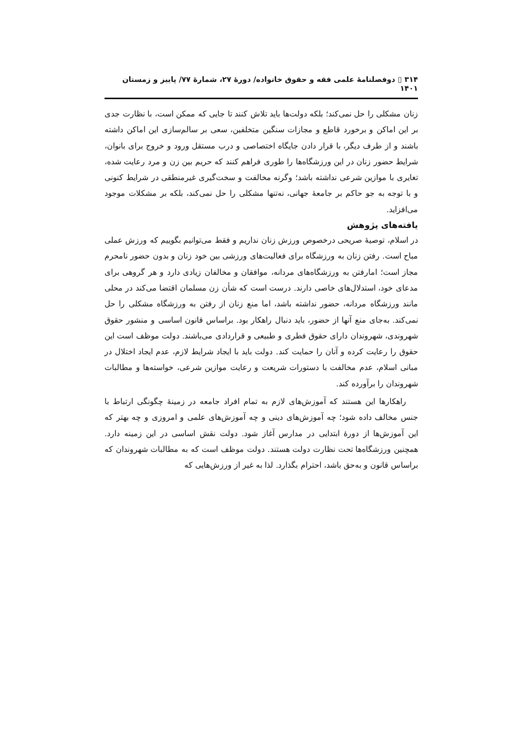۳۱۴ ▯ دوفصلنامهٔ علمی فقه و حقوق خانواده/ دورهٔ ۲۷، شمارهٔ ۷۷/ پاییز و زمستان ۱۴۰۱
زنان مشکلی را حل نمی‌کند؛ بلکه دولت‌ها باید تلاش کنند تا جایی که ممکن است، با نظارت جدی بر این اماکن و برخورد قاطع و مجازات سنگین متخلفین، سعی بر سالم‌سازی این اماکن داشته باشند و از طرف دیگر، با قرار دادن جایگاه اختصاصی و درب مستقل ورود و خروج برای بانوان، شرایط حضور زنان در این ورزشگاه‌ها را طوری فراهم کنند که حریم بین زن و مرد رعایت شده، تغایری با موازین شرعی نداشته باشد؛ وگرنه مخالفت و سخت‌گیری غیرمنطقی در شرایط کنونی و با توجه به جو حاکم بر جامعهٔ جهانی، نه‌تنها مشکلی را حل نمی‌کند، بلکه بر مشکلات موجود می‌افزاید.
یافته‌های پژوهش
در اسلام، توصیهٔ صریحی درخصوص ورزش زنان نداریم و فقط می‌توانیم بگوییم که ورزش عملی مباح است. رفتن زنان به ورزشگاه برای فعالیت‌های ورزشی بین خود زنان و بدون حضور نامحرم مجاز است؛ امارفتن به ورزشگاه‌های مردانه، موافقان و مخالفان زیادی دارد و هر گروهی برای مدعای خود، استدلال‌های خاصی دارند. درست است که شأن زن مسلمان اقتضا می‌کند در محلی مانند ورزشگاه مردانه، حضور نداشته باشد، اما منع زنان از رفتن به ورزشگاه مشکلی را حل نمی‌کند. به‌جای منع آنها از حضور، باید دنبال راهکار بود. براساس قانون اساسی و منشور حقوق شهروندی، شهروندان دارای حقوق فطری و طبیعی و قراردادی می‌باشند. دولت موظف است این حقوق را رعایت کرده و آنان را حمایت کند. دولت باید با ایجاد شرایط لازم، عدم ایجاد اختلال در مبانی اسلام، عدم مخالفت با دستورات شریعت و رعایت موازین شرعی، خواسته‌ها و مطالبات شهروندان را برآورده کند.
راهکارها این هستند که آموزش‌های لازم به تمام افراد جامعه در زمینهٔ چگونگی ارتباط با جنس مخالف داده شود؛ چه آموزش‌های دینی و چه آموزش‌های علمی و امروزی و چه بهتر که این آموزش‌ها از دورهٔ ابتدایی در مدارس آغاز شود. دولت نقش اساسی در این زمینه دارد. همچنین ورزشگاه‌ها تحت نظارت دولت هستند. دولت موظف است که به مطالبات شهروندان که براساس قانون و به‌حق باشد، احترام بگذارد. لذا به غیر از ورزش‌هایی که